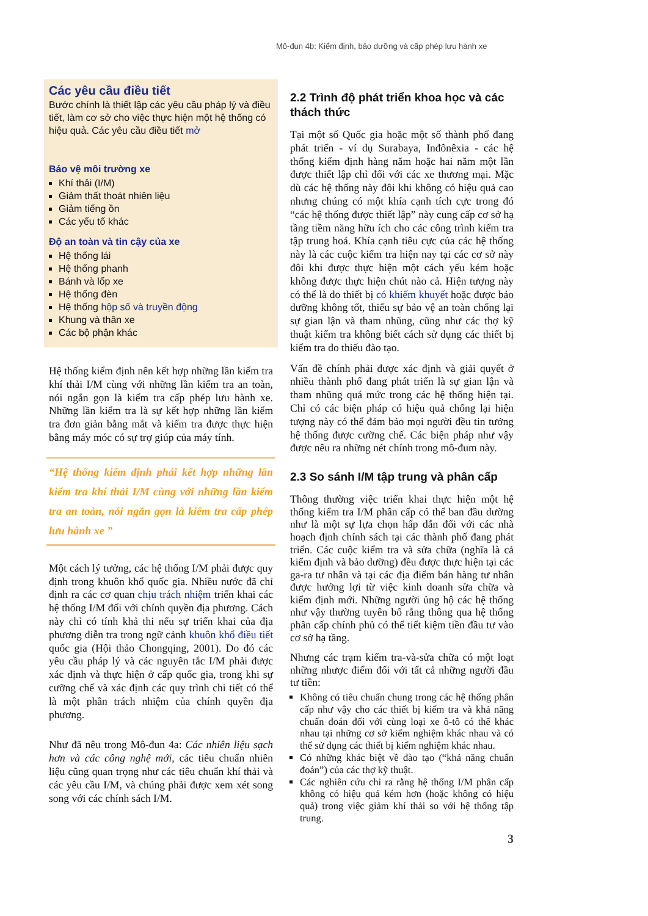Mô-đun 4b: Kiểm định, bảo dưỡng và cấp phép lưu hành xe
Các yêu cầu điều tiết
Bước chính là thiết lập các yêu cầu pháp lý và điều tiết, làm cơ sở cho việc thực hiện một hệ thống có hiệu quả. Các yêu cầu điều tiết mở
Bảo vệ môi trường xe
Khí thải (I/M)
Giảm thất thoát nhiên liệu
Giảm tiếng ồn
Các yếu tố khác
Độ an toàn và tin cậy của xe
Hệ thống lái
Hệ thống phanh
Bánh và lốp xe
Hệ thống đèn
Hệ thống hộp số và truyền động
Khung và thân xe
Các bộ phận khác
Hệ thống kiểm định nên kết hợp những lần kiểm tra khí thải I/M cùng với những lần kiểm tra an toàn, nói ngắn gọn là kiểm tra cấp phép lưu hành xe. Những lần kiểm tra là sự kết hợp những lần kiểm tra đơn giản bằng mắt và kiểm tra được thực hiện bằng máy móc có sự trợ giúp của máy tính.
“Hệ thống kiểm định phải kết hợp những lần kiểm tra khí thải I/M cùng với những lần kiểm tra an toàn, nói ngắn gọn là kiểm tra cấp phép lưu hành xe ”
Một cách lý tưởng, các hệ thống I/M phải được quy định trong khuôn khổ quốc gia. Nhiều nước đã chỉ định ra các cơ quan chịu trách nhiệm triển khai các hệ thống I/M đối với chính quyền địa phương. Cách này chỉ có tính khả thi nếu sự triển khai của địa phương diễn tra trong ngữ cảnh khuôn khổ điều tiết quốc gia (Hội thảo Chongqing, 2001). Do đó các yêu cầu pháp lý và các nguyên tắc I/M phải được xác định và thực hiện ở cấp quốc gia, trong khi sự cưỡng chế và xác định các quy trình chi tiết có thể là một phần trách nhiệm của chính quyền địa phương.
Như đã nêu trong Mô-đun 4a: Các nhiên liệu sạch hơn và các công nghệ mới, các tiêu chuẩn nhiên liệu cũng quan trọng như các tiêu chuẩn khí thải và các yêu cầu I/M, và chúng phải được xem xét song song với các chính sách I/M.
2.2 Trình độ phát triển khoa học và các thách thức
Tại một số Quốc gia hoặc một số thành phố đang phát triển - ví dụ Surabaya, Inđônêxia - các hệ thống kiểm định hàng năm hoặc hai năm một lần được thiết lập chỉ đối với các xe thương mại. Mặc dù các hệ thống này đôi khi không có hiệu quả cao nhưng chúng có một khía cạnh tích cực trong đó “các hệ thống được thiết lập” này cung cấp cơ sở hạ tầng tiềm năng hữu ích cho các công trình kiểm tra tập trung hoá. Khía cạnh tiêu cực của các hệ thống này là các cuộc kiểm tra hiện nay tại các cơ sở này đôi khi được thực hiện một cách yếu kém hoặc không được thực hiện chút nào cả. Hiện tượng này có thể là do thiết bị có khiếm khuyết hoặc được bảo dưỡng không tốt, thiếu sự bảo vệ an toàn chống lại sự gian lận và tham nhũng, cũng như các thợ kỹ thuật kiểm tra không biết cách sử dụng các thiết bị kiểm tra do thiếu đào tạo.
Vấn đề chính phải được xác định và giải quyết ở nhiều thành phố đang phát triển là sự gian lận và tham nhũng quá mức trong các hệ thống hiện tại. Chỉ có các biện pháp có hiệu quả chống lại hiện tượng này có thể đảm bảo mọi người đều tin tưởng hệ thống được cưỡng chế. Các biện pháp như vậy được nêu ra những nét chính trong mô-đum này.
2.3 So sánh I/M tập trung và phân cấp
Thông thường việc triển khai thực hiện một hệ thống kiểm tra I/M phân cấp có thể ban đầu dường như là một sự lựa chọn hấp dẫn đối với các nhà hoạch định chính sách tại các thành phố đang phát triển. Các cuộc kiểm tra và sửa chữa (nghĩa là cả kiểm định và bảo dưỡng) đều được thực hiện tại các ga-ra tư nhân và tại các địa điểm bán hàng tư nhân được hưởng lợi từ việc kinh doanh sửa chữa và kiểm định mới. Những người ủng hộ các hệ thống như vậy thường tuyên bố rằng thông qua hệ thống phân cấp chính phủ có thể tiết kiệm tiền đầu tư vào cơ sở hạ tầng.
Nhưng các trạm kiểm tra-và-sửa chữa có một loạt những nhược điểm đối với tất cả những người đầu tư tiền:
Không có tiêu chuẩn chung trong các hệ thống phân cấp như vậy cho các thiết bị kiểm tra và khả năng chuẩn đoán đối với cùng loại xe ô-tô có thể khác nhau tại những cơ sở kiểm nghiệm khác nhau và có thể sử dụng các thiết bị kiểm nghiệm khác nhau.
Có những khác biệt về đào tạo (“khả năng chuẩn đoán”) của các thợ kỹ thuật.
Các nghiên cứu chỉ ra rằng hệ thống I/M phân cấp không có hiệu quả kém hơn (hoặc không có hiệu quả) trong việc giảm khí thải so với hệ thống tập trung.
3